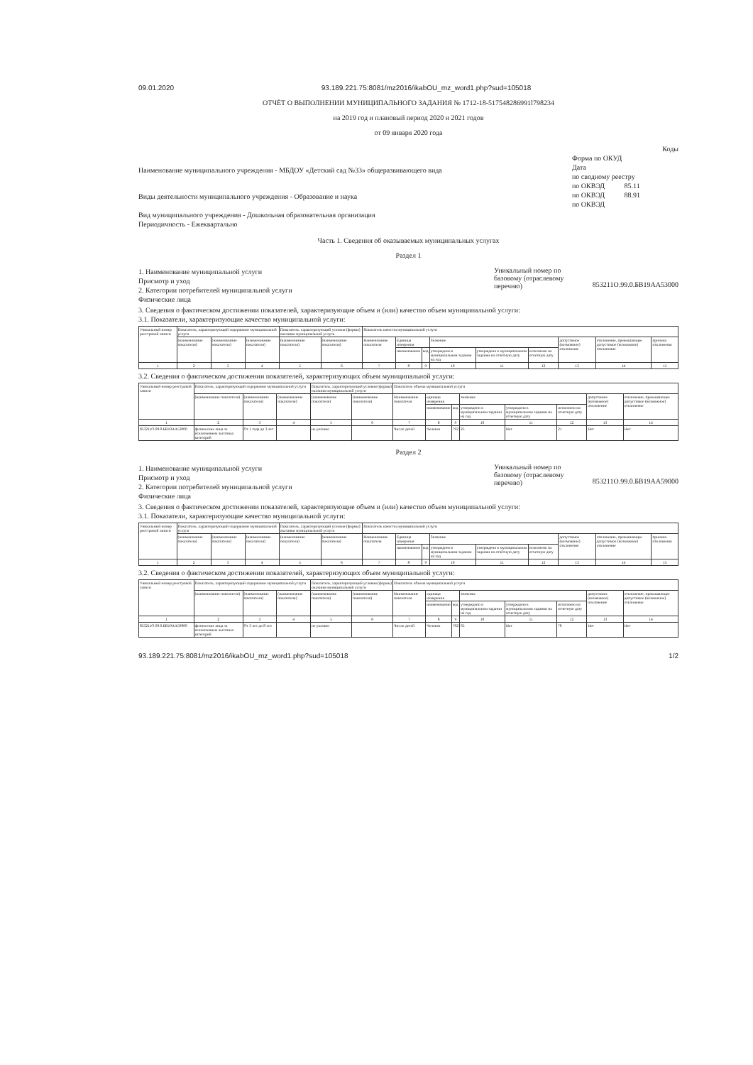09.01.2020 93.189.221.75:8081/mz2016/ikabOU_mz_word1.php?sud=105018
ОТЧЁТ О ВЫПОЛНЕНИИ МУНИЦИПАЛЬНОГО ЗАДАНИЯ № 1712-18-517548286991l798234
на 2019 год и плановый период 2020 и 2021 годов
от 09 января 2020 года
Наименование муниципального учреждения - МБДОУ «Детский сад №33» общеразвивающего вида
Виды деятельности муниципального учреждения - Образование и наука
Вид муниципального учреждения - Дошкольная образовательная организация
Периодичность - Ежеквартально
Коды
Форма по ОКУД
Дата
по сводному реестру
по ОКВЭД 85.11
по ОКВЭД 88.91
по ОКВЭД
Часть 1. Сведения об оказываемых муниципальных услугах
Раздел 1
1. Наименование муниципальной услуги
Присмотр и уход
2. Категории потребителей муниципальной услуги
Физические лица
Уникальный номер по базовому (отраслевому перечню)
853211О.99.0.БВ19АА53000
3. Сведения о фактическом достижении показателей, характеризующие объем и (или) качество объем муниципальной услуги:
3.1. Показатели, характеризующие качество муниципальной услуги:
| Уникальный номер реестровой записи | Показатель, характеризующий содержание муниципальной услуги | | | Показатель, характеризующий условия (формы) оказания муниципальной услуги | | Показатель качества муниципальной услуги | | | | | | | | |
| | (наименование показателя) | (наименование показателя) | (наименование показателя) | (наименование показателя) | (наименование показателя) | Наименование показателя | Единица измерения | | Значение | | | допустимое (возможное) отклонение | отклонение, превышающее допустимое (возможное) отклонение | причина отклонения |
| | | | | | | | наименование | код | утверждено в муниципальном задании на год | утверждено в муниципальном задании на отчётную дату | исполнено на отчетную дату | | | |
| 1 | 2 | 3 | 4 | 5 | 6 | 7 | 8 | 9 | 10 | 11 | 12 | 13 | 14 | 15 |
3.2. Сведения о фактическом достижении показателей, характеризующих объем муниципальной услуги:
| Уникальный номер реестровой записи | Показатель, характеризующий содержание муниципальной услуги | | | Показатель, характеризующий условия (формы) оказания муниципальной услуги | | Показатель объема муниципальной услуги | | | | | | | |
| | (наименование показателя) | (наименование показателя) | (наименование показателя) | (наименование показателя) | (наименование показателя) | Наименование показателя | единица измерения | | значение | | | допустимое (возможное) отклонение | отклонение, превышающее допустимое (возможное) отклонение |
| | | | | | | | наименование | код | утверждено в муниципальном задании на год | утверждено в муниципальном задании на отчетную дату | исполнено на отчетную дату | | |
| 1 | 2 | 3 | 4 | 5 | 6 | 7 | 8 | 9 | 10 | 11 | 12 | 13 | 14 |
| 853211О.99.0.БВ19АА53000 | физические лица за исключением льготных категорий | От 1 года до 3 лет | | не указано | | Число детей | Человек | 792 | 25 | Нет | 21 | Нет | Нет |
Раздел 2
1. Наименование муниципальной услуги
Присмотр и уход
2. Категории потребителей муниципальной услуги
Физические лица
Уникальный номер по базовому (отраслевому перечню)
853211О.99.0.БВ19АА59000
3. Сведения о фактическом достижении показателей, характеризующие объем и (или) качество объем муниципальной услуги:
3.1. Показатели, характеризующие качество муниципальной услуги:
| Уникальный номер реестровой записи | Показатель, характеризующий содержание муниципальной услуги | | | Показатель, характеризующий условия (формы) оказания муниципальной услуги | | Показатель качества муниципальной услуги | | | | | | | | |
| | (наименование показателя) | (наименование показателя) | (наименование показателя) | (наименование показателя) | (наименование показателя) | Наименование показателя | Единица измерения | | Значение | | | допустимое (возможное) отклонение | отклонение, превышающее допустимое (возможное) отклонение | причина отклонения |
| | | | | | | | наименование | код | утверждено в муниципальном задании на год | утверждено в муниципальном задании на отчётную дату | исполнено на отчетную дату | | | |
| 1 | 2 | 3 | 4 | 5 | 6 | 7 | 8 | 9 | 10 | 11 | 12 | 13 | 14 | 15 |
3.2. Сведения о фактическом достижении показателей, характеризующих объем муниципальной услуги:
| Уникальный номер реестровой записи | Показатель, характеризующий содержание муниципальной услуги | | | Показатель, характеризующий условия (формы) оказания муниципальной услуги | | Показатель объема муниципальной услуги | | | | | | | |
| | (наименование показателя) | (наименование показателя) | (наименование показателя) | (наименование показателя) | (наименование показателя) | Наименование показателя | единица измерения | | значение | | | допустимое (возможное) отклонение | отклонение, превышающее допустимое (возможное) отклонение |
| | | | | | | | наименование | код | утверждено в муниципальном задании на год | утверждено в муниципальном задании на отчетную дату | исполнено на отчетную дату | | |
| 1 | 2 | 3 | 4 | 5 | 6 | 7 | 8 | 9 | 10 | 11 | 12 | 13 | 14 |
| 853211О.99.0.БВ19АА59000 | физические лица за исключением льготных категорий | От 3 лет до 8 лет | | не указано | | Число детей | Человек | 792 | 65 | Нет | 76 | Нет | Нет |
93.189.221.75:8081/mz2016/ikabOU_mz_word1.php?sud=105018 1/2